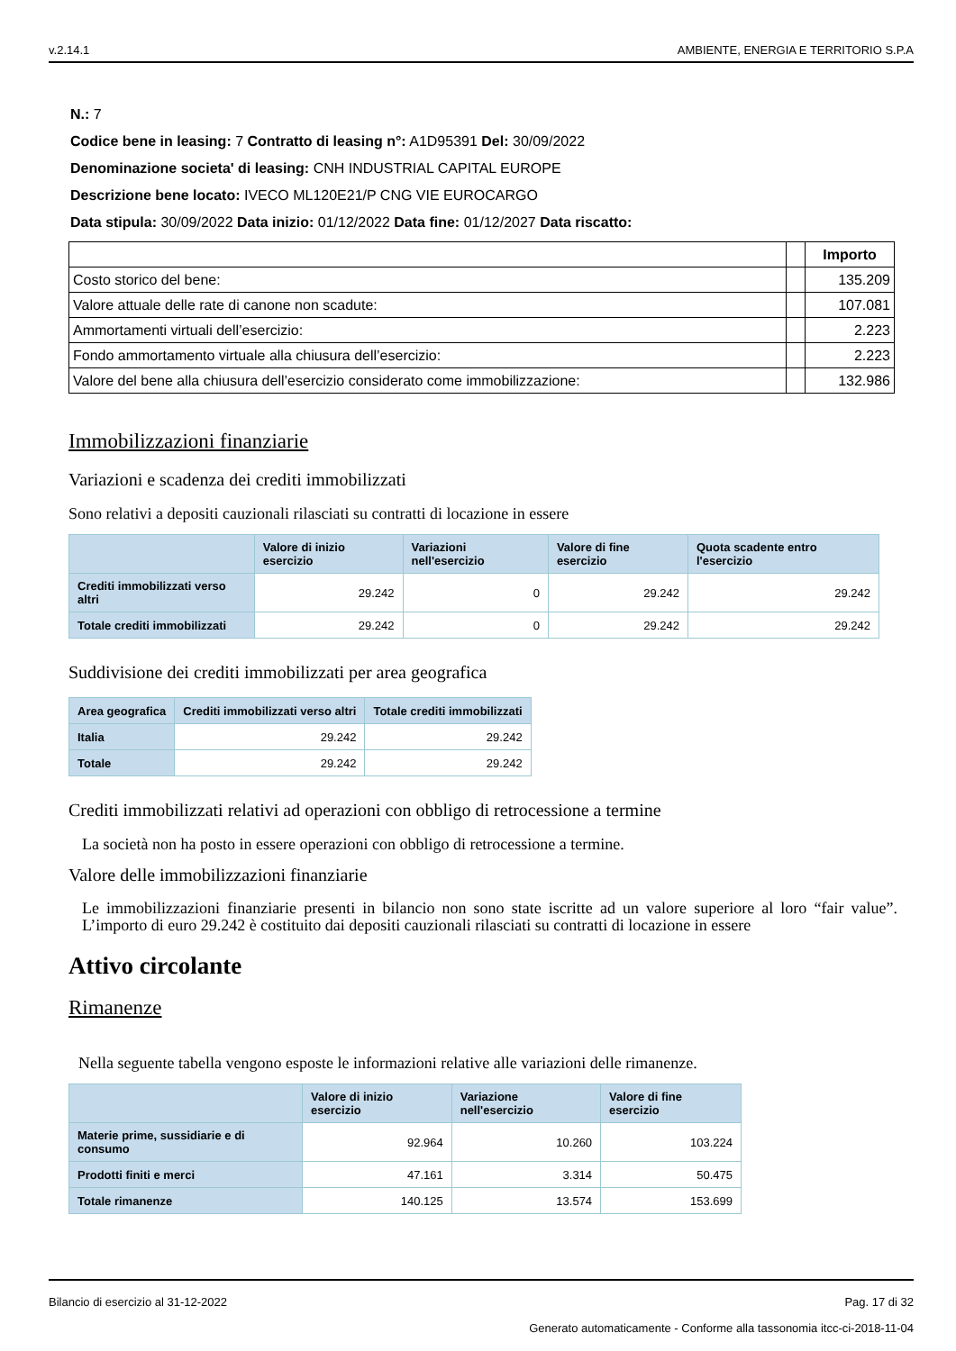v.2.14.1 AMBIENTE, ENERGIA E TERRITORIO S.P.A
N.: 7
Codice bene in leasing: 7 Contratto di leasing n°: A1D95391 Del: 30/09/2022
Denominazione societa' di leasing: CNH INDUSTRIAL CAPITAL EUROPE
Descrizione bene locato: IVECO ML120E21/P CNG VIE EUROCARGO
Data stipula: 30/09/2022 Data inizio: 01/12/2022 Data fine: 01/12/2027 Data riscatto:
| | | Importo |
| --- | --- | --- |
| Costo storico del bene: | | 135.209 |
| Valore attuale delle rate di canone non scadute: | | 107.081 |
| Ammortamenti virtuali dell’esercizio: | | 2.223 |
| Fondo ammortamento virtuale alla chiusura dell’esercizio: | | 2.223 |
| Valore del bene alla chiusura dell’esercizio considerato come immobilizzazione: | | 132.986 |
Immobilizzazioni finanziarie
Variazioni e scadenza dei crediti immobilizzati
Sono relativi a depositi cauzionali rilasciati su contratti di locazione in essere
| | Valore di inizio esercizio | Variazioni nell'esercizio | Valore di fine esercizio | Quota scadente entro l'esercizio |
| --- | --- | --- | --- | --- |
| Crediti immobilizzati verso altri | 29.242 | 0 | 29.242 | 29.242 |
| Totale crediti immobilizzati | 29.242 | 0 | 29.242 | 29.242 |
Suddivisione dei crediti immobilizzati per area geografica
| Area geografica | Crediti immobilizzati verso altri | Totale crediti immobilizzati |
| --- | --- | --- |
| Italia | 29.242 | 29.242 |
| Totale | 29.242 | 29.242 |
Crediti immobilizzati relativi ad operazioni con obbligo di retrocessione a termine
La società non ha posto in essere operazioni con obbligo di retrocessione a termine.
Valore delle immobilizzazioni finanziarie
Le immobilizzazioni finanziarie presenti in bilancio non sono state iscritte ad un valore superiore al loro “fair value”. L’importo di euro 29.242 è costituito dai depositi cauzionali rilasciati su contratti di locazione in essere
Attivo circolante
Rimanenze
Nella seguente tabella vengono esposte le informazioni relative alle variazioni delle rimanenze.
| | Valore di inizio esercizio | Variazione nell'esercizio | Valore di fine esercizio |
| --- | --- | --- | --- |
| Materie prime, sussidiarie e di consumo | 92.964 | 10.260 | 103.224 |
| Prodotti finiti e merci | 47.161 | 3.314 | 50.475 |
| Totale rimanenze | 140.125 | 13.574 | 153.699 |
Bilancio di esercizio al 31-12-2022 Pag. 17 di 32
Generato automaticamente - Conforme alla tassonomia itcc-ci-2018-11-04